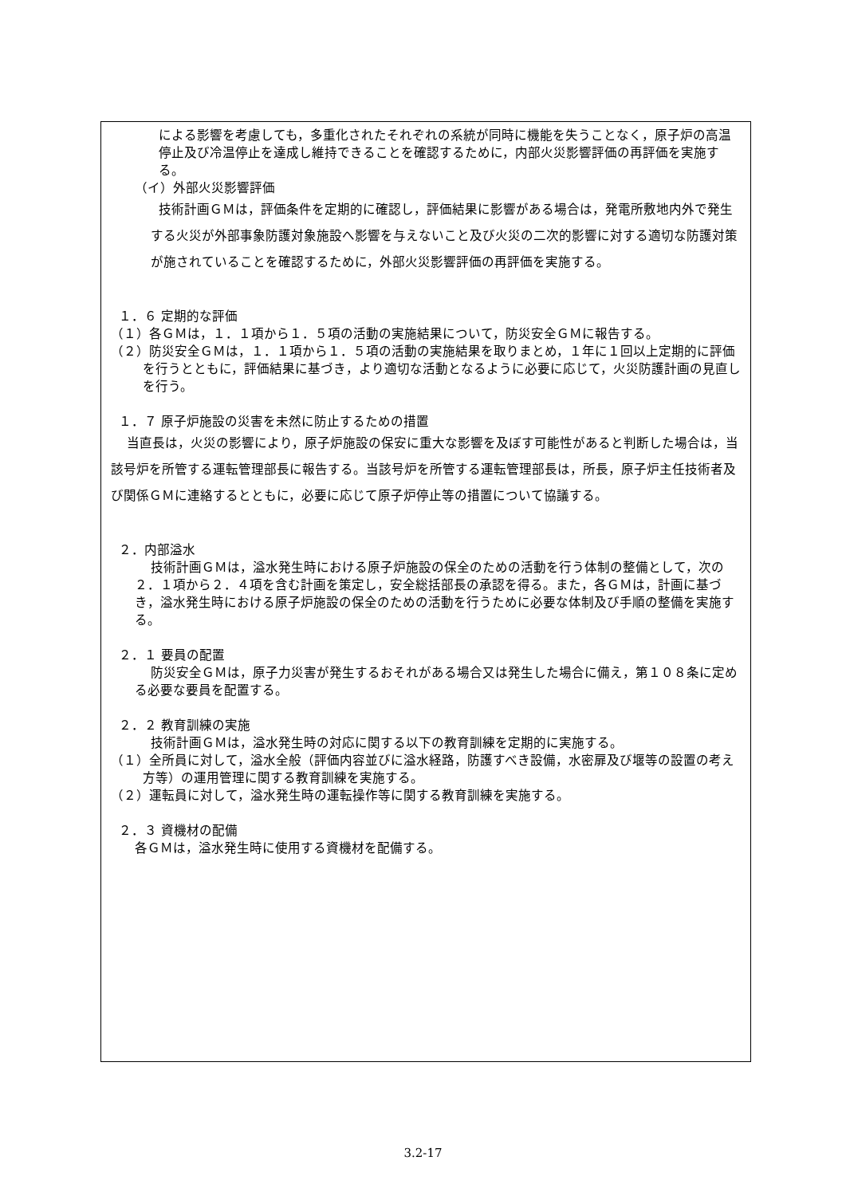による影響を考慮しても，多重化されたそれぞれの系統が同時に機能を失うことなく，原子炉の高温停止及び冷温停止を達成し維持できることを確認するために，内部火災影響評価の再評価を実施する。
（イ）外部火災影響評価
技術計画ＧＭは，評価条件を定期的に確認し，評価結果に影響がある場合は，発電所敷地内外で発生する火災が外部事象防護対象施設へ影響を与えないこと及び火災の二次的影響に対する適切な防護対策が施されていることを確認するために，外部火災影響評価の再評価を実施する。
１．６ 定期的な評価
（１）各ＧＭは，１．１項から１．５項の活動の実施結果について，防災安全ＧＭに報告する。
（２）防災安全ＧＭは，１．１項から１．５項の活動の実施結果を取りまとめ，１年に１回以上定期的に評価を行うとともに，評価結果に基づき，より適切な活動となるように必要に応じて，火災防護計画の見直しを行う。
１．７ 原子炉施設の災害を未然に防止するための措置
当直長は，火災の影響により，原子炉施設の保安に重大な影響を及ぼす可能性があると判断した場合は，当該号炉を所管する運転管理部長に報告する。当該号炉を所管する運転管理部長は，所長，原子炉主任技術者及び関係ＧＭに連絡するとともに，必要に応じて原子炉停止等の措置について協議する。
２．内部溢水
技術計画ＧＭは，溢水発生時における原子炉施設の保全のための活動を行う体制の整備として，次の２．１項から２．４項を含む計画を策定し，安全総括部長の承認を得る。また，各ＧＭは，計画に基づき，溢水発生時における原子炉施設の保全のための活動を行うために必要な体制及び手順の整備を実施する。
２．１ 要員の配置
防災安全ＧＭは，原子力災害が発生するおそれがある場合又は発生した場合に備え，第１０８条に定める必要な要員を配置する。
２．２ 教育訓練の実施
技術計画ＧＭは，溢水発生時の対応に関する以下の教育訓練を定期的に実施する。
（１）全所員に対して，溢水全般（評価内容並びに溢水経路，防護すべき設備，水密扉及び堰等の設置の考え方等）の運用管理に関する教育訓練を実施する。
（２）運転員に対して，溢水発生時の運転操作等に関する教育訓練を実施する。
２．３ 資機材の配備
各ＧＭは，溢水発生時に使用する資機材を配備する。
3.2-17